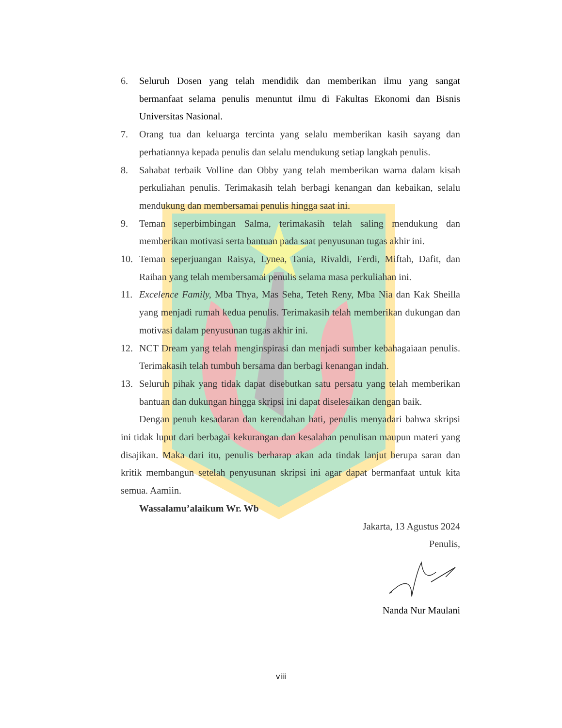6. Seluruh Dosen yang telah mendidik dan memberikan ilmu yang sangat bermanfaat selama penulis menuntut ilmu di Fakultas Ekonomi dan Bisnis Universitas Nasional.
7. Orang tua dan keluarga tercinta yang selalu memberikan kasih sayang dan perhatiannya kepada penulis dan selalu mendukung setiap langkah penulis.
8. Sahabat terbaik Volline dan Obby yang telah memberikan warna dalam kisah perkuliahan penulis. Terimakasih telah berbagi kenangan dan kebaikan, selalu mendukung dan membersamai penulis hingga saat ini.
9. Teman seperbimbingan Salma, terimakasih telah saling mendukung dan memberikan motivasi serta bantuan pada saat penyusunan tugas akhir ini.
10. Teman seperjuangan Raisya, Lynea, Tania, Rivaldi, Ferdi, Miftah, Dafit, dan Raihan yang telah membersamai penulis selama masa perkuliahan ini.
11. Excelence Family, Mba Thya, Mas Seha, Teteh Reny, Mba Nia dan Kak Sheilla yang menjadi rumah kedua penulis. Terimakasih telah memberikan dukungan dan motivasi dalam penyusunan tugas akhir ini.
12. NCT Dream yang telah menginspirasi dan menjadi sumber kebahagaiaan penulis. Terimakasih telah tumbuh bersama dan berbagi kenangan indah.
13. Seluruh pihak yang tidak dapat disebutkan satu persatu yang telah memberikan bantuan dan dukungan hingga skripsi ini dapat diselesaikan dengan baik.
Dengan penuh kesadaran dan kerendahan hati, penulis menyadari bahwa skripsi ini tidak luput dari berbagai kekurangan dan kesalahan penulisan maupun materi yang disajikan. Maka dari itu, penulis berharap akan ada tindak lanjut berupa saran dan kritik membangun setelah penyusunan skripsi ini agar dapat bermanfaat untuk kita semua. Aamiin.
Wassalamu’alaikum Wr. Wb
Jakarta, 13 Agustus 2024
Penulis,
Nanda Nur Maulani
viii